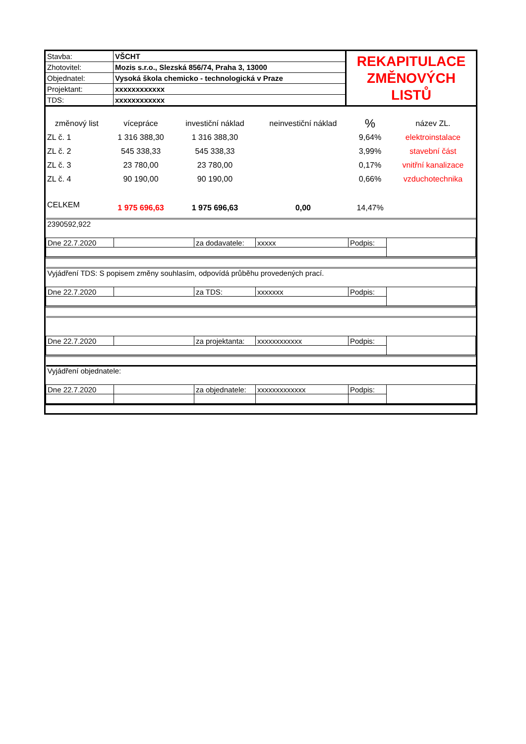| Stavba: | VŠCHT | REKAPITULACE ZMĚNOVÝCH LISTŮ |
| Zhotovitel: | Mozis s.r.o., Slezská 856/74, Praha 3, 13000 | |
| Objednatel: | Vysoká škola chemicko - technologická v Praze | |
| Projektant: | xxxxxxxxxxxx | |
| TDS: | xxxxxxxxxxxx | |
| změnový list | vícepráce | investiční náklad | neinvestiční náklad | % | název ZL. |
| ZL č. 1 | 1 316 388,30 | 1 316 388,30 | | 9,64% | elektroinstalace |
| ZL č. 2 | 545 338,33 | 545 338,33 | | 3,99% | stavební část |
| ZL č. 3 | 23 780,00 | 23 780,00 | | 0,17% | vnitřní kanalizace |
| ZL č. 4 | 90 190,00 | 90 190,00 | | 0,66% | vzduchotechnika |
| CELKEM | 1 975 696,63 | 1 975 696,63 | 0,00 | 14,47% | |
| 2390592,922 | | | | | |
| Dne 22.7.2020 | | za dodavatele: | xxxxx | Podpis: | |
| Vyjádření TDS: S popisem změny souhlasím, odpovídá průběhu provedených prací. | | | | | |
| Dne 22.7.2020 | | za TDS: | xxxxxxx | Podpis: | |
| Dne 22.7.2020 | | za projektanta: | xxxxxxxxxxxx | Podpis: | |
| Vyjádření objednatele: | | | | | |
| Dne 22.7.2020 | | za objednatele: | xxxxxxxxxxxxx | Podpis: | |